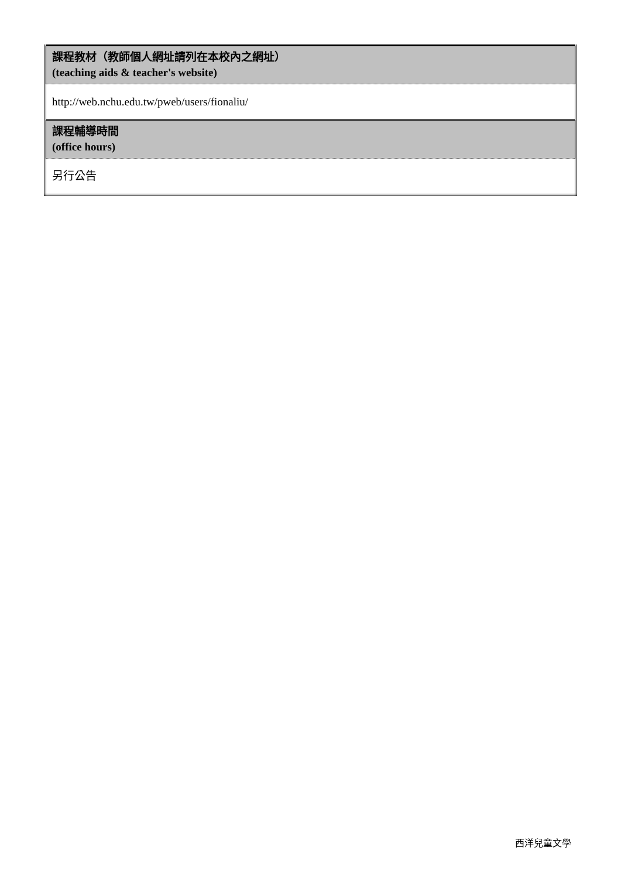| 課程教材（教師個人網址請列在本校內之網址） (teaching aids & teacher's website) |
| http://web.nchu.edu.tw/pweb/users/fionaliu/ |
| 課程輔導時間 (office hours) |
| 另行公告 |
西洋兒童文學